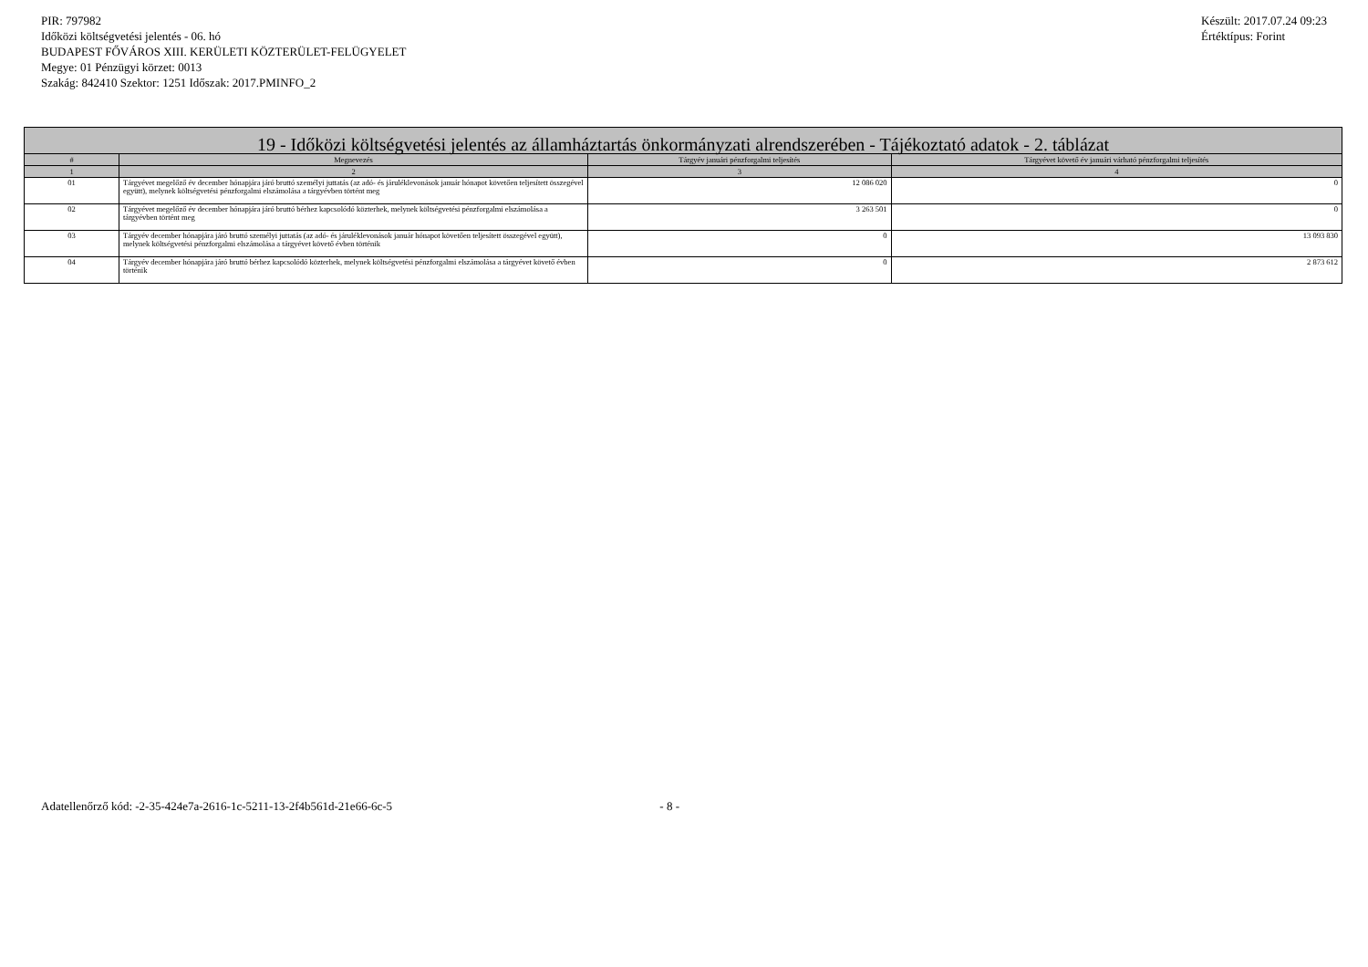PIR: 797982
Időközi költségvetési jelentés - 06. hó
BUDAPEST FŐVÁROS XIII. KERÜLETI KÖZTERÜLET-FELÜGYELET
Megye: 01 Pénzügyi körzet: 0013
Szakág: 842410 Szektor: 1251 Időszak: 2017.PMINFO_2
Készült: 2017.07.24 09:23
Értéktípus: Forint
| 19 - Időközi költségvetési jelentés az államháztartás önkormányzati alrendszerében - Tájékoztató adatok - 2. táblázat | | | |
| --- | --- | --- | --- |
| # | Megnevezés | Tárgyév januári pénzforgalmi teljesítés | Tárgyévet követő év januári várható pénzforgalmi teljesítés |
| 1 | 2 | 3 | 4 |
| 01 | Tárgyévet megelőző év december hónapjára járó bruttó személyi juttatás (az adó- és járuléklevonások január hónapot követően teljesített összegével együtt), melynek költségvetési pénzforgalmi elszámolása a tárgyévben történt meg | 12 086 020 | 0 |
| 02 | Tárgyévet megelőző év december hónapjára járó bruttó bérhez kapcsolódó közterhek, melynek költségvetési pénzforgalmi elszámolása a tárgyévben történt meg | 3 263 501 | 0 |
| 03 | Tárgyév december hónapjára járó bruttó személyi juttatás (az adó- és járuléklevonások január hónapot követően teljesített összegével együtt), melynek költségvetési pénzforgalmi elszámolása a tárgyévet követő évben történik | 0 | 13 093 830 |
| 04 | Tárgyév december hónapjára járó bruttó bérhez kapcsolódó közterhek, melynek költségvetési pénzforgalmi elszámolása a tárgyévet követő évben történik | 0 | 2 873 612 |
Adatellenőrző kód: -2-35-424e7a-2616-1c-5211-13-2f4b561d-21e66-6c-5 - 8 -